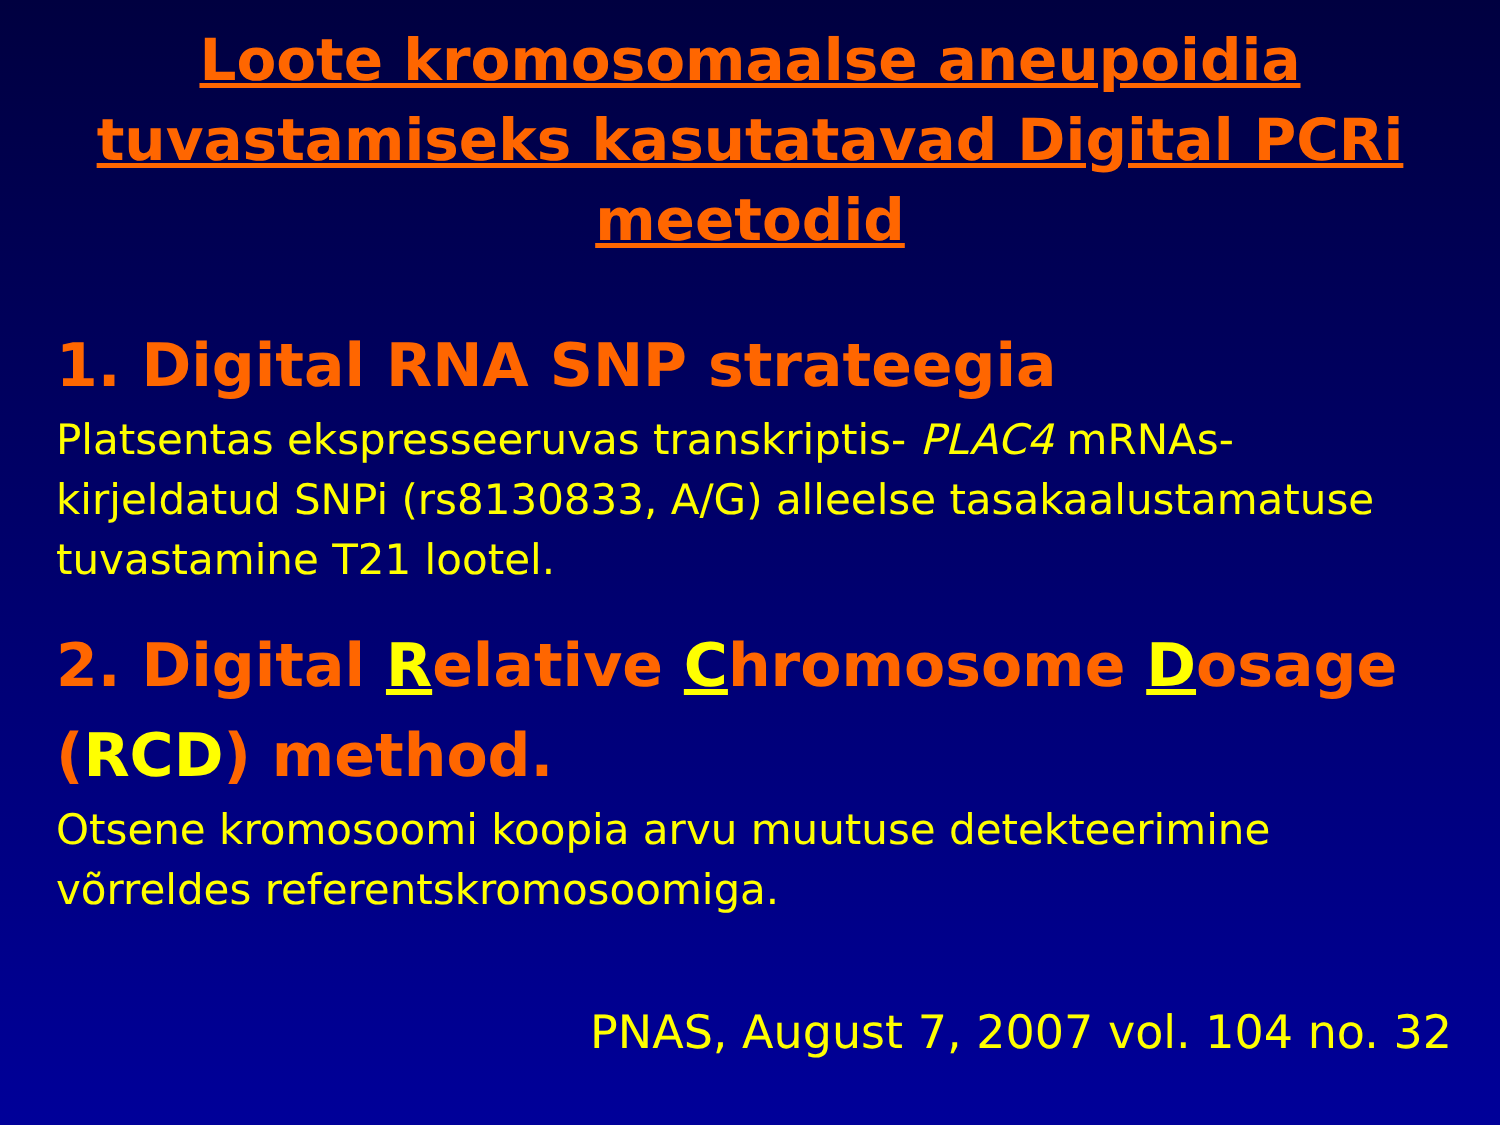Loote kromosomaalse aneupoidia tuvastamiseks kasutatavad Digital PCRi meetodid
1. Digital RNA SNP strateegia
Platsentas ekspresseeruvas transkriptis- PLAC4 mRNAs-kirjeldatud SNPi (rs8130833, A/G) alleelse tasakaalustamatuse tuvastamine T21 lootel.
2. Digital Relative Chromosome Dosage (RCD) method.
Otsene kromosoomi koopia arvu muutuse detekteerimine võrreldes referentskromosoomiga.
PNAS, August 7, 2007 vol. 104 no. 32